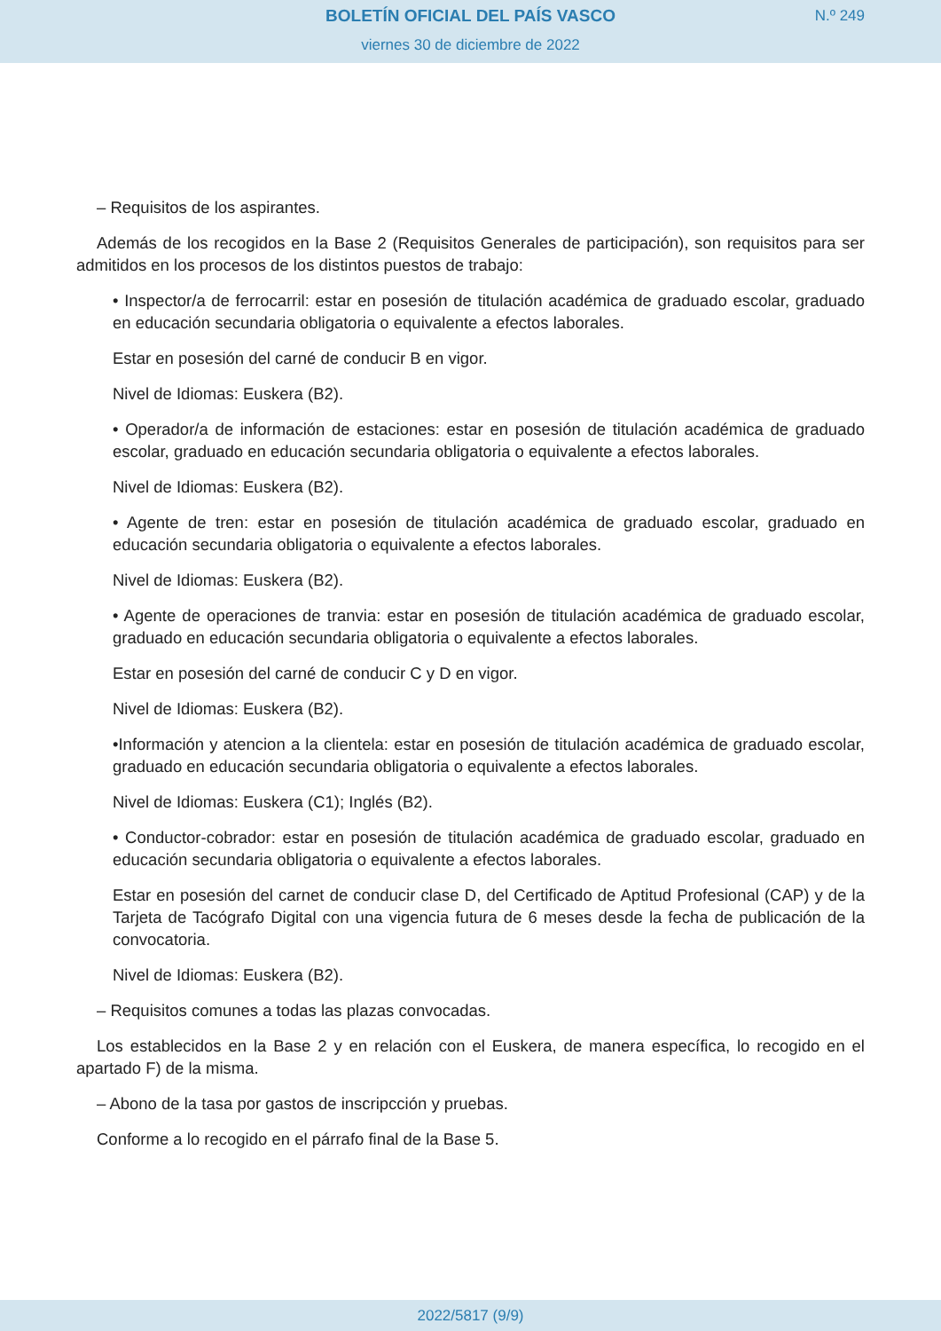BOLETÍN OFICIAL DEL PAÍS VASCO
N.º 249
viernes 30 de diciembre de 2022
– Requisitos de los aspirantes.
Además de los recogidos en la Base 2 (Requisitos Generales de participación), son requisitos para ser admitidos en los procesos de los distintos puestos de trabajo:
• Inspector/a de ferrocarril: estar en posesión de titulación académica de graduado escolar, graduado en educación secundaria obligatoria o equivalente a efectos laborales.
Estar en posesión del carné de conducir B en vigor.
Nivel de Idiomas: Euskera (B2).
• Operador/a de información de estaciones: estar en posesión de titulación académica de graduado escolar, graduado en educación secundaria obligatoria o equivalente a efectos laborales.
Nivel de Idiomas: Euskera (B2).
• Agente de tren: estar en posesión de titulación académica de graduado escolar, graduado en educación secundaria obligatoria o equivalente a efectos laborales.
Nivel de Idiomas: Euskera (B2).
• Agente de operaciones de tranvia: estar en posesión de titulación académica de graduado escolar, graduado en educación secundaria obligatoria o equivalente a efectos laborales.
Estar en posesión del carné de conducir C y D en vigor.
Nivel de Idiomas: Euskera (B2).
•Información y atencion a la clientela: estar en posesión de titulación académica de graduado escolar, graduado en educación secundaria obligatoria o equivalente a efectos laborales.
Nivel de Idiomas: Euskera (C1); Inglés (B2).
• Conductor-cobrador: estar en posesión de titulación académica de graduado escolar, graduado en educación secundaria obligatoria o equivalente a efectos laborales.
Estar en posesión del carnet de conducir clase D, del Certificado de Aptitud Profesional (CAP) y de la Tarjeta de Tacógrafo Digital con una vigencia futura de 6 meses desde la fecha de publicación de la convocatoria.
Nivel de Idiomas: Euskera (B2).
– Requisitos comunes a todas las plazas convocadas.
Los establecidos en la Base 2 y en relación con el Euskera, de manera específica, lo recogido en el apartado F) de la misma.
– Abono de la tasa por gastos de inscripcción y pruebas.
Conforme a lo recogido en el párrafo final de la Base 5.
2022/5817 (9/9)